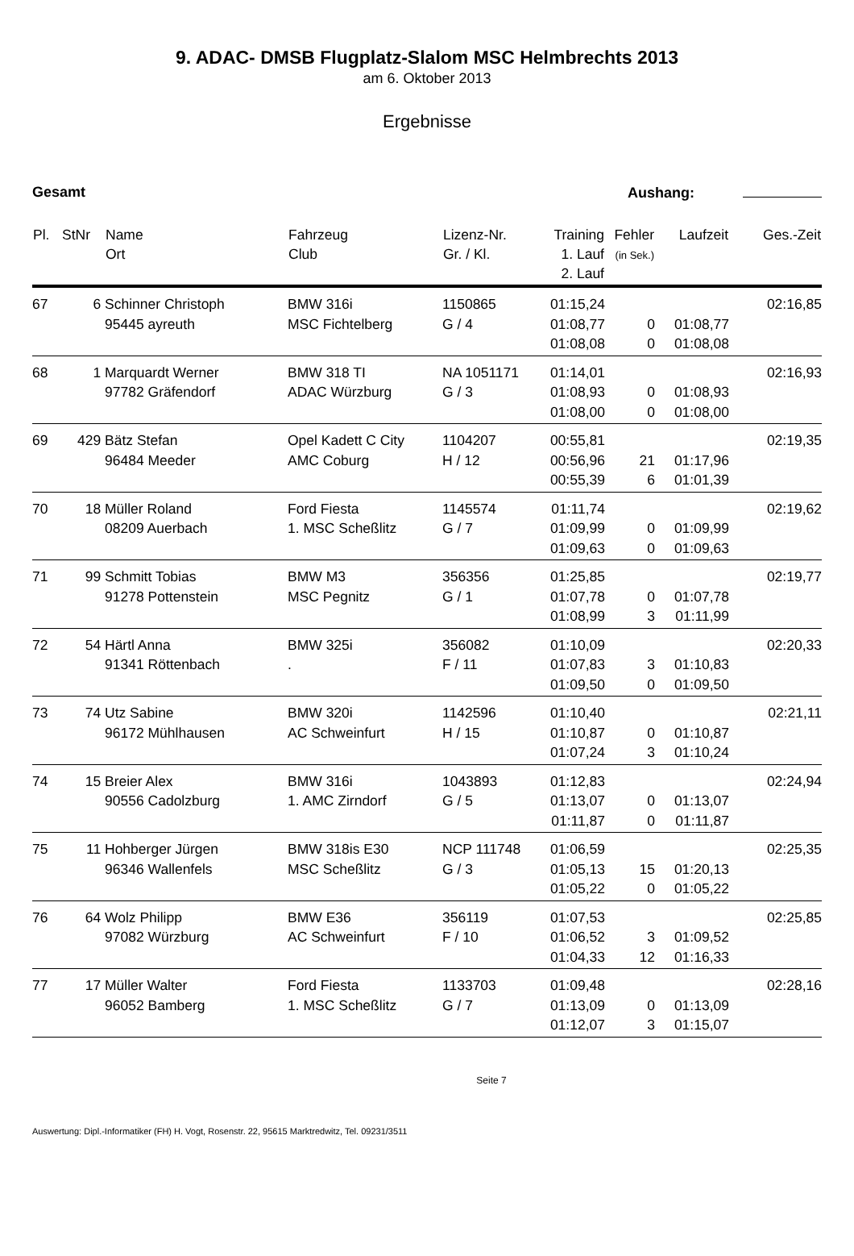9. ADAC- DMSB Flugplatz-Slalom MSC Helmbrechts 2013
am 6. Oktober 2013
Ergebnisse
Gesamt Aushang:
| Pl. | StNr | Name Ort | Fahrzeug Club | Lizenz-Nr. Gr. / Kl. | Training 1. Lauf 2. Lauf | Fehler (in Sek.) | Laufzeit | Ges.-Zeit |
| --- | --- | --- | --- | --- | --- | --- | --- | --- |
| 67 | 6 | Schinner Christoph 95445 ayreuth | BMW 316i MSC Fichtelberg | 1150865 G / 4 | 01:15,24 01:08,77 01:08,08 | 0 0 | 01:08,77 01:08,08 | 02:16,85 |
| 68 | 1 | Marquardt Werner 97782 Gräfendorf | BMW 318 TI ADAC Würzburg | NA 1051171 G / 3 | 01:14,01 01:08,93 01:08,00 | 0 0 | 01:08,93 01:08,00 | 02:16,93 |
| 69 | 429 | Bätz Stefan 96484 Meeder | Opel Kadett C City AMC Coburg | 1104207 H / 12 | 00:55,81 00:56,96 00:55,39 | 21 6 | 01:17,96 01:01,39 | 02:19,35 |
| 70 | 18 | Müller Roland 08209 Auerbach | Ford Fiesta 1. MSC Scheßlitz | 1145574 G / 7 | 01:11,74 01:09,99 01:09,63 | 0 0 | 01:09,99 01:09,63 | 02:19,62 |
| 71 | 99 | Schmitt Tobias 91278 Pottenstein | BMW M3 MSC Pegnitz | 356356 G / 1 | 01:25,85 01:07,78 01:08,99 | 0 3 | 01:07,78 01:11,99 | 02:19,77 |
| 72 | 54 | Härtl Anna 91341 Röttenbach | BMW 325i . | 356082 F / 11 | 01:10,09 01:07,83 01:09,50 | 3 0 | 01:10,83 01:09,50 | 02:20,33 |
| 73 | 74 | Utz Sabine 96172 Mühlhausen | BMW 320i AC Schweinfurt | 1142596 H / 15 | 01:10,40 01:10,87 01:07,24 | 0 3 | 01:10,87 01:10,24 | 02:21,11 |
| 74 | 15 | Breier Alex 90556 Cadolzburg | BMW 316i 1. AMC Zirndorf | 1043893 G / 5 | 01:12,83 01:13,07 01:11,87 | 0 0 | 01:13,07 01:11,87 | 02:24,94 |
| 75 | 11 | Hohberger Jürgen 96346 Wallenfels | BMW 318is E30 MSC Scheßlitz | NCP 111748 G / 3 | 01:06,59 01:05,13 01:05,22 | 15 0 | 01:20,13 01:05,22 | 02:25,35 |
| 76 | 64 | Wolz Philipp 97082 Würzburg | BMW E36 AC Schweinfurt | 356119 F / 10 | 01:07,53 01:06,52 01:04,33 | 3 12 | 01:09,52 01:16,33 | 02:25,85 |
| 77 | 17 | Müller Walter 96052 Bamberg | Ford Fiesta 1. MSC Scheßlitz | 1133703 G / 7 | 01:09,48 01:13,09 01:12,07 | 0 3 | 01:13,09 01:15,07 | 02:28,16 |
Seite 7
Auswertung: Dipl.-Informatiker (FH) H. Vogt, Rosenstr. 22, 95615 Marktredwitz, Tel. 09231/3511